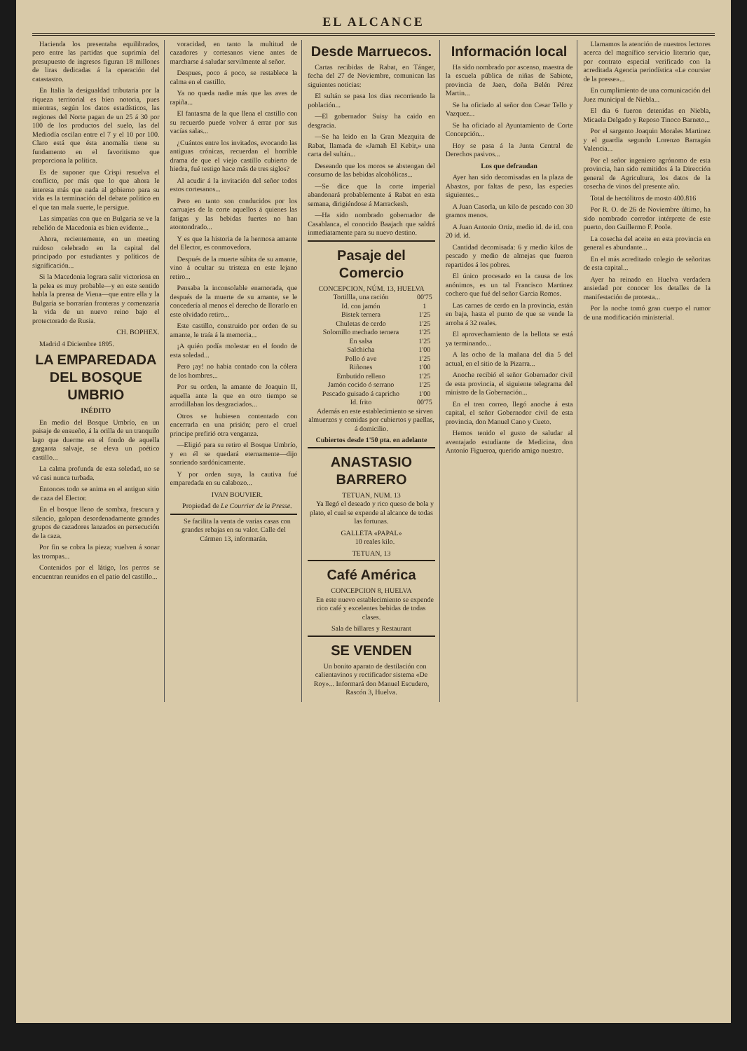EL ALCANCE
Hacienda los presentaba equilibrados, pero entre las partidas que suprimía del presupuesto de ingresos figuran 18 millones de liras dedicadas á la operación del catastastro.
En Italia la desigualdad tributaria por la riqueza territorial es bien notoria, pues mientras, según los datos estadísticos, las regiones del Norte pagan de un 25 á 30 por 100 de los productos del suelo, las del Mediodía oscilan entre el 7 y el 10 por 100. Claro está que ésta anomalía tiene su fundamento en el favoritismo que proporciona la política.
Es de suponer que Crispi resuelva el conflicto, por más que lo que ahora le interesa más que nada al gobierno para su vida es la terminación del debate político en el que tan mala suerte, le persigue.
Las simpatías con que en Bulgaria se ve la rebelión de Macedonia es bien evidente...
Ahora, recientemente, en un meeting ruidoso celebrado en la capital del principado por estudiantes y políticos de significación...
Si la Macedonia lograra salir victoriosa en la pelea es muy probable—y en este sentido habla la prensa de Viena—que entre ella y la Bulgaria se borrarían fronteras y comenzaría la vida de un nuevo reino bajo el protectorado de Rusia.
CH. BOPHEX.
Madrid 4 Diciembre 1895.
LA EMPAREDADA
DEL BOSQUE UMBRIO
INÉDITO
En medio del Bosque Umbrío, en un paisaje de ensueño, á la orilla de un tranquilo lago que duerme en el fondo de aquella garganta salvaje, se eleva un poético castillo...
La calma profunda de esta soledad, no se vé casi nunca turbada.
Entonces todo se anima en el antiguo sitio de caza del Elector.
En el bosque lleno de sombra, frescura y silencio, galopan desordenadamente grandes grupos de cazadores lanzados en persecución de la caza.
Por fin se cobra la pieza; vuelven á sonar las trompas...
Contenidos por el látigo, los perros se encuentran reunidos en el patio del castillo...
voracidad, en tanto la multitud de cazadores y cortesanos viene antes de marcharse á saludar servilmente al señor.
Despues, poco á poco, se restablece la calma en el castillo.
Ya no queda nadie más que las aves de rapiña...
El fantasma de la que llena el castillo con su recuerdo puede volver á errar por sus vacías salas...
¿Cuántos entre los invitados, evocando las antiguas crónicas, recuerdan el horrible drama de que el viejo castillo cubierto de hiedra, fué testigo hace más de tres siglos?
Al acudir á la invitación del señor todos estos cortesanos...
Pero en tanto son conducidos por los carruajes de la corte aquellos á quienes las fatigas y las bebidas fuertes no han atontondrado...
Y es que la historia de la hermosa amante del Elector, es conmovedora.
Después de la muerte súbita de su amante, vino á ocultar su tristeza en este lejano retiro...
Pensaba la inconsolable enamorada, que después de la muerte de su amante, se le concedería al menos el derecho de llorarlo en este olvidado retiro...
Este castillo, construido por orden de su amante, le traía á la memoria...
¡A quién podía molestar en el fondo de esta soledad...
Pero ¡ay! no habia contado con la cólera de los hombres...
Por su orden, la amante de Joaquin II, aquella ante la que en otro tiempo se arrodillaban los desgraciados...
Otros se hubiesen contentado con encerrarla en una prisión; pero el cruel principe prefirió otra venganza.
—Eligió para su retiro el Bosque Umbrío, y en él se quedará eternamente—dijo sonriendo sardónicamente.
Y por orden suya, la cautiva fué emparedada en su calabozo...
IVAN BOUVIER.
Propiedad de Le Courrier de la Presse.
Se facilita la venta de varias casas con grandes rebajas en su valor. Calle del Cármen 13, informarán.
Desde Marruecos.
Cartas recibidas de Rabat, en Tánger, fecha del 27 de Noviembre, comunican las siguientes noticias:
El sultán se pasa los dias recorriendo la población...
—El gobernador Suisy ha caido en desgracia.
—Se ha leido en la Gran Mezquita de Rabat, llamada de «Jamah El Kebir,» una carta del sultán...
Deseando que los moros se abstengan del consumo de las bebidas alcohólicas...
—Se dice que la corte imperial abandonará probablemente á Rabat en esta semana, dirigiéndose á Marrackesh.
—Ha sido nombrado gobernador de Casablanca, el conocido Baajach que saldrá inmediatamente para su nuevo destino.
Pasaje del Comercio
CONCEPCION, NÚM. 13, HUELVA
| Tortillla, una ración | 00'75 |
| Id. con jamón | 1 |
| Bistek ternera | 1'25 |
| Chuletas de cerdo | 1'25 |
| Solomillo mechado ternera | 1'25 |
| En salsa | 1'25 |
| Salchicha | 1'00 |
| Pollo ó ave | 1'25 |
| Riñones | 1'00 |
| Embutido relleno | 1'25 |
| Jamón cocido ó serrano | 1'25 |
| Pescado guisado á capricho | 1'00 |
| Id. frito | 00'75 |
Además en este establecimiento se sirven almuerzos y comidas por cubiertos y paellas, á domicilio.
Cubiertos desde 1'50 pta. en adelante
ANASTASIO BARRERO
TETUAN, NUM. 13
Ya llegó el deseado y rico queso de bola y plato, el cual se expende al alcance de todas las fortunas.
GALLETA «PAPAL»
10 reales kilo.
TETUAN, 13
Café América
CONCEPCION 8, HUELVA
En este nuevo establecimiento se expende rico café y excelentes bebidas de todas clases.
Sala de billares y Restaurant
SE VENDEN
Un bonito aparato de destilación con calientavinos y rectificador sistema «De Roy»... Informará don Manuel Escudero, Rascón 3, Huelva.
Información local
Ha sido nombrado por ascenso, maestra de la escuela pública de niñas de Sabiote, provincia de Jaen, doña Belén Pérez Martin...
Se ha oficiado al señor don Cesar Tello y Vazquez...
Se ha oficiado al Ayuntamiento de Corte Concepción...
Hoy se pasa á la Junta Central de Derechos pasivos...
Los que defraudan
Ayer han sido decomisadas en la plaza de Abastos, por faltas de peso, las especies siguientes...
A Juan Casorla, un kilo de pescado con 30 gramos menos.
A Juan Antonio Ortiz, medio id. de id. con 20 id. id.
Cantidad decomisada: 6 y medio kilos de pescado y medio de almejas que fueron repartidos á los pobres.
El único procesado en la causa de los anónimos, es un tal Francisco Martinez cochero que fué del señor Garcia Romos.
Las carnes de cerdo en la provincia, están en baja, hasta el punto de que se vende la arroba á 32 reales.
El aprovechamiento de la bellota se está ya terminando...
A las ocho de la mañana del dia 5 del actual, en el sitio de la Pizarra...
Anoche recibió el señor Gobernador civil de esta provincia, el siguiente telegrama del ministro de la Gobernación...
En el tren correo, llegó anoche á esta capital, el señor Gobernodor civil de esta provincia, don Manuel Cano y Cueto.
Hemos tenido el gusto de saludar al aventajado estudiante de Medicina, don Antonio Figueroa, querido amigo nuestro.
Llamamos la atención de nuestros lectores acerca del magnífico servicio literario que, por contrato especial verificado con la acreditada Agencia periodística «Le coursier de la presse»...
En cumplimiento de una comunicación del Juez municipal de Niebla...
El dia 6 fueron detenidas en Niebla, Micaela Delgado y Reposo Tinoco Barneto...
Por el sargento Joaquin Morales Martinez y el guardia segundo Lorenzo Barragán Valencia...
Por el señor ingeniero agrónomo de esta provincia, han sido remitidos á la Dirección general de Agricultura, los datos de la cosecha de vinos del presente año.
Total de hectólitros de mosto 400.816
Por R. O. de 26 de Noviembre último, ha sido nombrado corredor intérprete de este puerto, don Guillermo F. Poole.
La cosecha del aceite en esta provincia en general es abundante...
En el más acreditado colegio de señoritas de esta capital...
Ayer ha reinado en Huelva verdadera ansiedad por conocer los detalles de la manifestación de protesta...
Por la noche tomó gran cuerpo el rumor de una modificación ministerial.